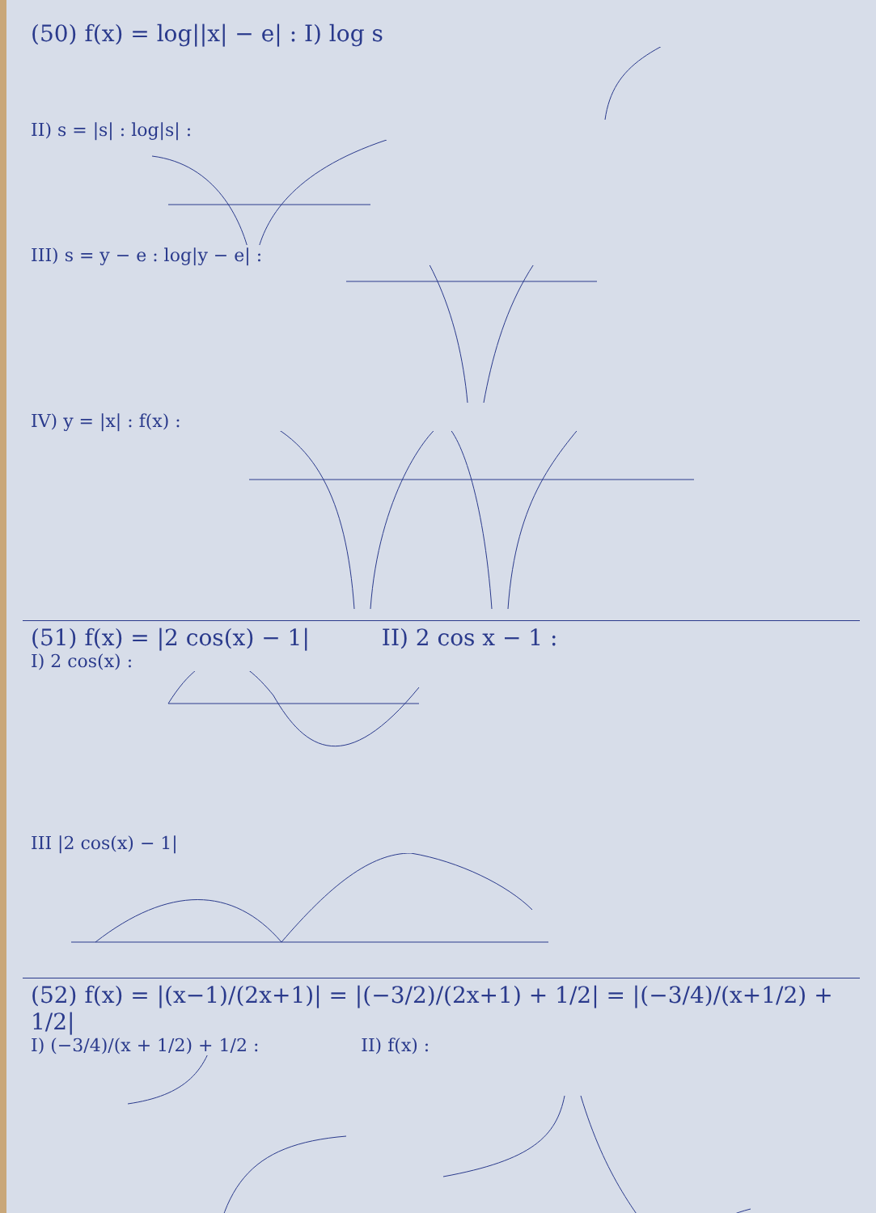(50) f(x) = log||x| − e| : I) log s
II) s = |s| : log|s| :
III) s = y − e : log|y − e| :
IV) y = |x| : f(x) :
(51) f(x) = |2 cos(x) − 1| II) 2 cos x − 1 :
I) 2 cos(x) :
III |2 cos(x) − 1|
(52) f(x) = |(x−1)/(2x+1)| = |(−3/2)/(2x+1) + 1/2| = |(−3/4)/(x+1/2) + 1/2|
I) (−3/4)/(x + 1/2) + 1/2 : II) f(x) :